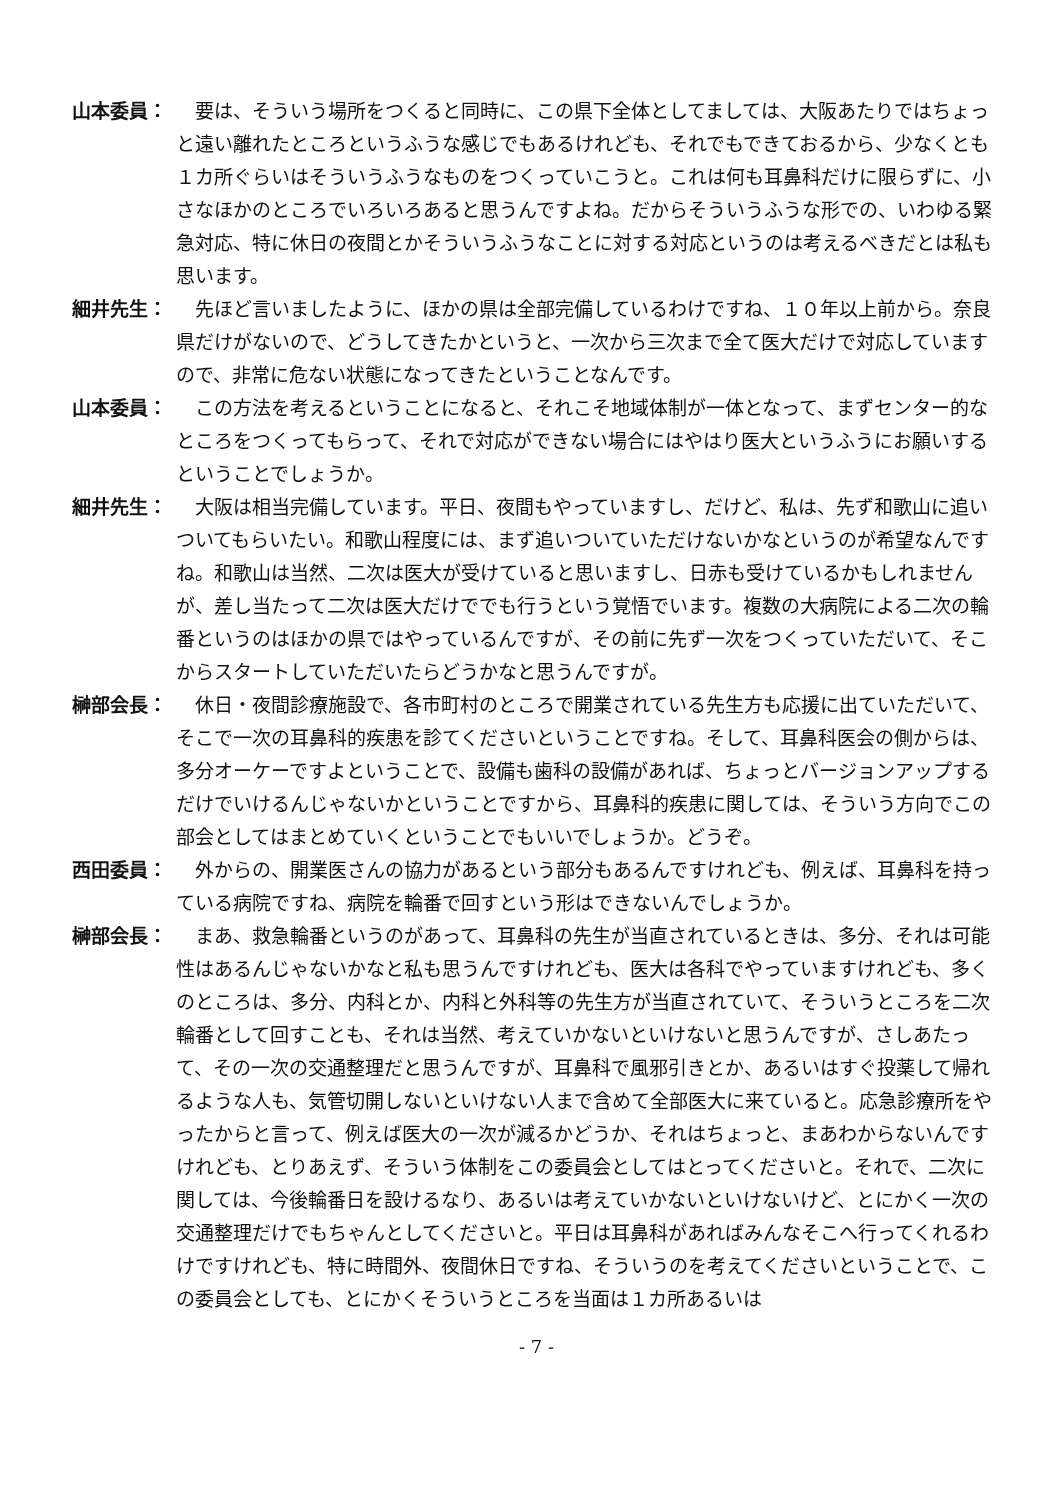山本委員： 要は、そういう場所をつくると同時に、この県下全体としてましては、大阪あたりではちょっと遠い離れたところというふうな感じでもあるけれども、それでもできておるから、少なくとも１カ所ぐらいはそういうふうなものをつくっていこうと。これは何も耳鼻科だけに限らずに、小さなほかのところでいろいろあると思うんですよね。だからそういうふうな形での、いわゆる緊急対応、特に休日の夜間とかそういうふうなことに対する対応というのは考えるべきだとは私も思います。
細井先生： 先ほど言いましたように、ほかの県は全部完備しているわけですね、１０年以上前から。奈良県だけがないので、どうしてきたかというと、一次から三次まで全て医大だけで対応していますので、非常に危ない状態になってきたということなんです。
山本委員： この方法を考えるということになると、それこそ地域体制が一体となって、まずセンター的なところをつくってもらって、それで対応ができない場合にはやはり医大というふうにお願いするということでしょうか。
細井先生： 大阪は相当完備しています。平日、夜間もやっていますし、だけど、私は、先ず和歌山に追いついてもらいたい。和歌山程度には、まず追いついていただけないかなというのが希望なんですね。和歌山は当然、二次は医大が受けていると思いますし、日赤も受けているかもしれませんが、差し当たって二次は医大だけででも行うという覚悟でいます。複数の大病院による二次の輪番というのはほかの県ではやっているんですが、その前に先ず一次をつくっていただいて、そこからスタートしていただいたらどうかなと思うんですが。
榊部会長： 休日・夜間診療施設で、各市町村のところで開業されている先生方も応援に出ていただいて、そこで一次の耳鼻科的疾患を診てくださいということですね。そして、耳鼻科医会の側からは、多分オーケーですよということで、設備も歯科の設備があれば、ちょっとバージョンアップするだけでいけるんじゃないかということですから、耳鼻科的疾患に関しては、そういう方向でこの部会としてはまとめていくということでもいいでしょうか。どうぞ。
西田委員： 外からの、開業医さんの協力があるという部分もあるんですけれども、例えば、耳鼻科を持っている病院ですね、病院を輪番で回すという形はできないんでしょうか。
榊部会長： まあ、救急輪番というのがあって、耳鼻科の先生が当直されているときは、多分、それは可能性はあるんじゃないかなと私も思うんですけれども、医大は各科でやっていますけれども、多くのところは、多分、内科とか、内科と外科等の先生方が当直されていて、そういうところを二次輪番として回すことも、それは当然、考えていかないといけないと思うんですが、さしあたって、その一次の交通整理だと思うんですが、耳鼻科で風邪引きとか、あるいはすぐ投薬して帰れるような人も、気管切開しないといけない人まで含めて全部医大に来ていると。応急診療所をやったからと言って、例えば医大の一次が減るかどうか、それはちょっと、まあわからないんですけれども、とりあえず、そういう体制をこの委員会としてはとってくださいと。それで、二次に関しては、今後輪番日を設けるなり、あるいは考えていかないといけないけど、とにかく一次の交通整理だけでもちゃんとしてくださいと。平日は耳鼻科があればみんなそこへ行ってくれるわけですけれども、特に時間外、夜間休日ですね、そういうのを考えてくださいということで、この委員会としても、とにかくそういうところを当面は１カ所あるいは
- 7 -